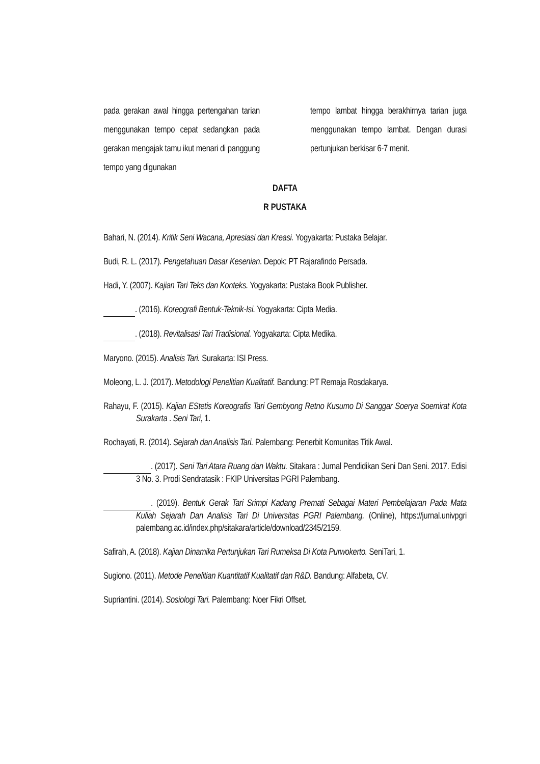pada gerakan awal hingga pertengahan tarian menggunakan tempo cepat sedangkan pada gerakan mengajak tamu ikut menari di panggung tempo yang digunakan
tempo lambat hingga berakhirnya tarian juga menggunakan tempo lambat. Dengan durasi pertunjukan berkisar 6-7 menit.
DAFTA
R PUSTAKA
Bahari, N. (2014). Kritik Seni Wacana, Apresiasi dan Kreasi. Yogyakarta: Pustaka Belajar.
Budi, R. L. (2017). Pengetahuan Dasar Kesenian. Depok: PT Rajarafindo Persada.
Hadi, Y. (2007). Kajian Tari Teks dan Konteks. Yogyakarta: Pustaka Book Publisher.
. (2016). Koreografi Bentuk-Teknik-Isi. Yogyakarta: Cipta Media.
. (2018). Revitalisasi Tari Tradisional. Yogyakarta: Cipta Medika.
Maryono. (2015). Analisis Tari. Surakarta: ISI Press.
Moleong, L. J. (2017). Metodologi Penelitian Kualitatif. Bandung: PT Remaja Rosdakarya.
Rahayu, F. (2015). Kajian EStetis Koreografis Tari Gembyong Retno Kusumo Di Sanggar Soerya Soemirat Kota Surakarta . Seni Tari, 1.
Rochayati, R. (2014). Sejarah dan Analisis Tari. Palembang: Penerbit Komunitas Titik Awal.
. (2017). Seni Tari Atara Ruang dan Waktu. Sitakara : Jurnal Pendidikan Seni Dan Seni. 2017. Edisi 3 No. 3. Prodi Sendratasik : FKIP Universitas PGRI Palembang.
. (2019). Bentuk Gerak Tari Srimpi Kadang Premati Sebagai Materi Pembelajaran Pada Mata Kuliah Sejarah Dan Analisis Tari Di Universitas PGRI Palembang. (Online), https://jurnal.univpgri palembang.ac.id/index.php/sitakara/article/download/2345/2159.
Safirah, A. (2018). Kajian Dinamika Pertunjukan Tari Rumeksa Di Kota Purwokerto. SeniTari, 1.
Sugiono. (2011). Metode Penelitian Kuantitatif Kualitatif dan R&D. Bandung: Alfabeta, CV.
Supriantini. (2014). Sosiologi Tari. Palembang: Noer Fikri Offset.